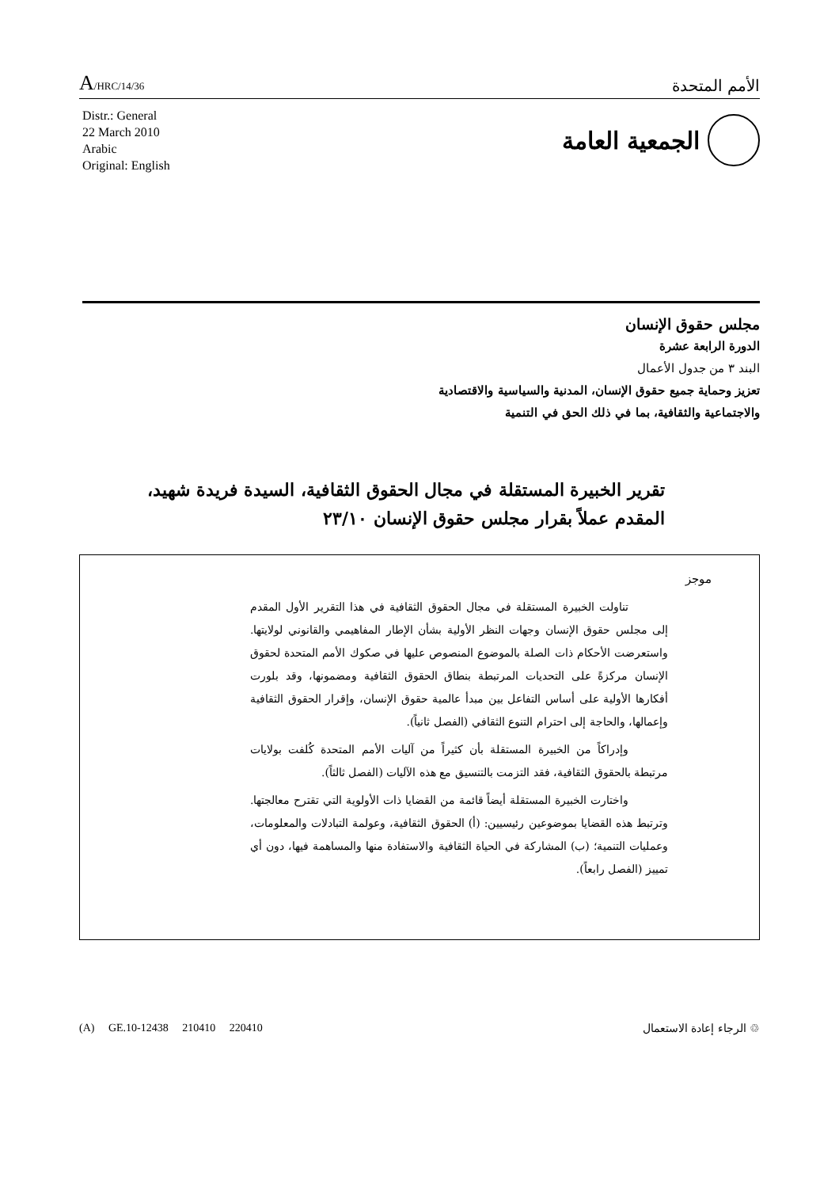A/HRC/14/36
الأمم المتحدة
Distr.: General
22 March 2010
Arabic
Original: English
الجمعية العامة
مجلس حقوق الإنسان
الدورة الرابعة عشرة
البند ٣ من جدول الأعمال
تعزيز وحماية جميع حقوق الإنسان، المدنية والسياسية والاقتصادية
والاجتماعية والثقافية، بما في ذلك الحق في التنمية
تقرير الخبيرة المستقلة في مجال الحقوق الثقافية، السيدة فريدة شهيد،
المقدم عملاً بقرار مجلس حقوق الإنسان ٢٣/١٠
موجز
تناولت الخبيرة المستقلة في مجال الحقوق الثقافية في هذا التقرير الأول المقدم إلى مجلس حقوق الإنسان وجهات النظر الأولية بشأن الإطار المفاهيمي والقانوني لولايتها. واستعرضت الأحكام ذات الصلة بالموضوع المنصوص عليها في صكوك الأمم المتحدة لحقوق الإنسان مركزةً على التحديات المرتبطة بنطاق الحقوق الثقافية ومضمونها، وقد بلورت أفكارها الأولية على أساس التفاعل بين مبدأ عالمية حقوق الإنسان، وإقرار الحقوق الثقافية وإعمالها، والحاجة إلى احترام التنوع الثقافي (الفصل ثانياً).
وإدراكاً من الخبيرة المستقلة بأن كثيراً من آليات الأمم المتحدة كُلفت بولايات مرتبطة بالحقوق الثقافية، فقد التزمت بالتنسيق مع هذه الآليات (الفصل ثالثاً).
واختارت الخبيرة المستقلة أيضاً قائمة من القضايا ذات الأولوية التي تقترح معالجتها. وترتبط هذه القضايا بموضوعين رئيسيين: (أ) الحقوق الثقافية، وعولمة التبادلات والمعلومات، وعمليات التنمية؛ (ب) المشاركة في الحياة الثقافية والاستفادة منها والمساهمة فيها، دون أي تمييز (الفصل رابعاً).
(A) GE.10-12438 210410 220410 ♲ الرجاء إعادة الاستعمال